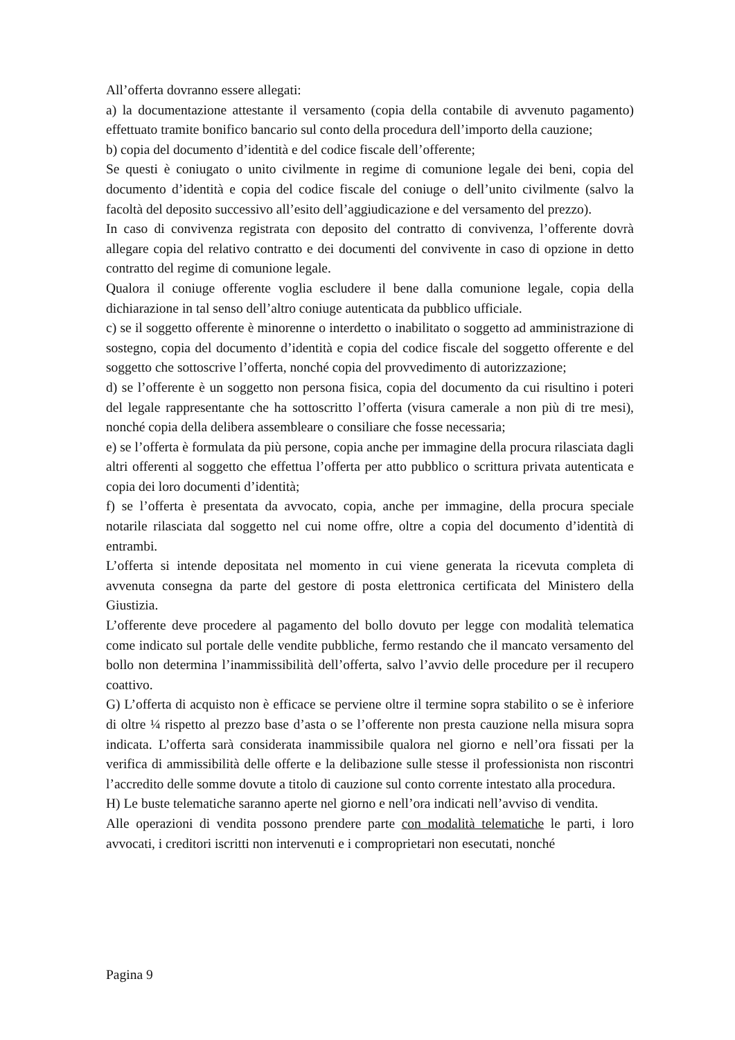All’offerta dovranno essere allegati:
a) la documentazione attestante il versamento (copia della contabile di avvenuto pagamento) effettuato tramite bonifico bancario sul conto della procedura dell’importo della cauzione;
b) copia del documento d’identità e del codice fiscale dell’offerente;
Se questi è coniugato o unito civilmente in regime di comunione legale dei beni, copia del documento d’identità e copia del codice fiscale del coniuge o dell’unito civilmente (salvo la facoltà del deposito successivo all’esito dell’aggiudicazione e del versamento del prezzo).
In caso di convivenza registrata con deposito del contratto di convivenza, l’offerente dovrà allegare copia del relativo contratto e dei documenti del convivente in caso di opzione in detto contratto del regime di comunione legale.
Qualora il coniuge offerente voglia escludere il bene dalla comunione legale, copia della dichiarazione in tal senso dell’altro coniuge autenticata da pubblico ufficiale.
c) se il soggetto offerente è minorenne o interdetto o inabilitato o soggetto ad amministrazione di sostegno, copia del documento d’identità e copia del codice fiscale del soggetto offerente e del soggetto che sottoscrive l’offerta, nonché copia del provvedimento di autorizzazione;
d) se l’offerente è un soggetto non persona fisica, copia del documento da cui risultino i poteri del legale rappresentante che ha sottoscritto l’offerta (visura camerale a non più di tre mesi), nonché copia della delibera assembleare o consiliare che fosse necessaria;
e) se l’offerta è formulata da più persone, copia anche per immagine della procura rilasciata dagli altri offerenti al soggetto che effettua l’offerta per atto pubblico o scrittura privata autenticata e copia dei loro documenti d’identità;
f) se l’offerta è presentata da avvocato, copia, anche per immagine, della procura speciale notarile rilasciata dal soggetto nel cui nome offre, oltre a copia del documento d’identità di entrambi.
L’offerta si intende depositata nel momento in cui viene generata la ricevuta completa di avvenuta consegna da parte del gestore di posta elettronica certificata del Ministero della Giustizia.
L’offerente deve procedere al pagamento del bollo dovuto per legge con modalità telematica come indicato sul portale delle vendite pubbliche, fermo restando che il mancato versamento del bollo non determina l’inammissibilità dell’offerta, salvo l’avvio delle procedure per il recupero coattivo.
G) L’offerta di acquisto non è efficace se perviene oltre il termine sopra stabilito o se è inferiore di oltre ¼ rispetto al prezzo base d’asta o se l’offerente non presta cauzione nella misura sopra indicata. L’offerta sarà considerata inammissibile qualora nel giorno e nell’ora fissati per la verifica di ammissibilità delle offerte e la delibazione sulle stesse il professionista non riscontri l’accredito delle somme dovute a titolo di cauzione sul conto corrente intestato alla procedura.
H) Le buste telematiche saranno aperte nel giorno e nell’ora indicati nell’avviso di vendita.
Alle operazioni di vendita possono prendere parte con modalità telematiche le parti, i loro avvocati, i creditori iscritti non intervenuti e i comproprietari non esecutati, nonché
Pagina 9